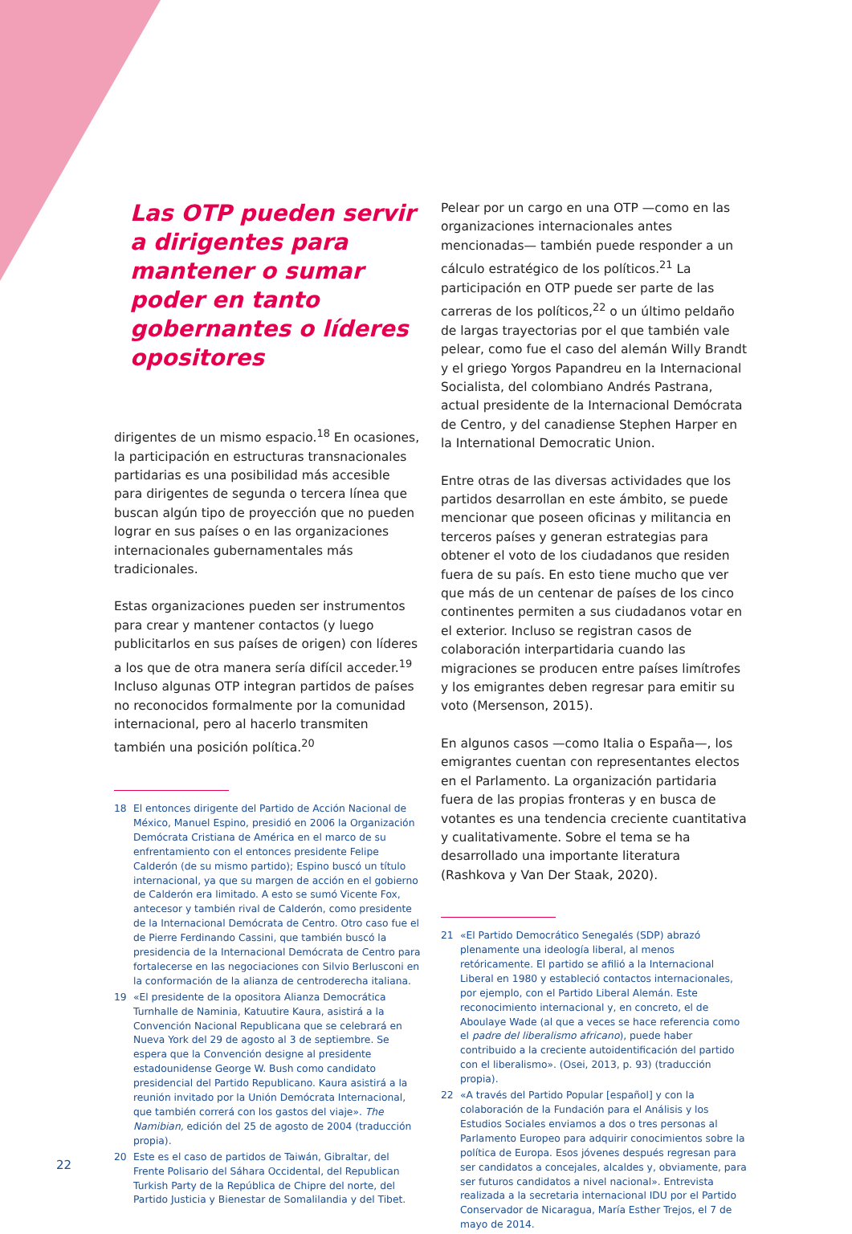Las OTP pueden servir a dirigentes para mantener o sumar poder en tanto gobernantes o líderes opositores
dirigentes de un mismo espacio.<sup>18</sup> En ocasiones, la participación en estructuras transnacionales partidarias es una posibilidad más accesible para dirigentes de segunda o tercera línea que buscan algún tipo de proyección que no pueden lograr en sus países o en las organizaciones internacionales gubernamentales más tradicionales.
Estas organizaciones pueden ser instrumentos para crear y mantener contactos (y luego publicitarlos en sus países de origen) con líderes a los que de otra manera sería difícil acceder.<sup>19</sup> Incluso algunas OTP integran partidos de países no reconocidos formalmente por la comunidad internacional, pero al hacerlo transmiten también una posición política.<sup>20</sup>
18 El entonces dirigente del Partido de Acción Nacional de México, Manuel Espino, presidió en 2006 la Organización Demócrata Cristiana de América en el marco de su enfrentamiento con el entonces presidente Felipe Calderón (de su mismo partido); Espino buscó un título internacional, ya que su margen de acción en el gobierno de Calderón era limitado. A esto se sumó Vicente Fox, antecesor y también rival de Calderón, como presidente de la Internacional Demócrata de Centro. Otro caso fue el de Pierre Ferdinando Cassini, que también buscó la presidencia de la Internacional Demócrata de Centro para fortalecerse en las negociaciones con Silvio Berlusconi en la conformación de la alianza de centroderecha italiana.
19 «El presidente de la opositora Alianza Democrática Turnhalle de Naminia, Katuutire Kaura, asistirá a la Convención Nacional Republicana que se celebrará en Nueva York del 29 de agosto al 3 de septiembre. Se espera que la Convención designe al presidente estadounidense George W. Bush como candidato presidencial del Partido Republicano. Kaura asistirá a la reunión invitado por la Unión Demócrata Internacional, que también correrá con los gastos del viaje». The Namibian, edición del 25 de agosto de 2004 (traducción propia).
20 Este es el caso de partidos de Taiwán, Gibraltar, del Frente Polisario del Sáhara Occidental, del Republican Turkish Party de la República de Chipre del norte, del Partido Justicia y Bienestar de Somalilandia y del Tibet.
Pelear por un cargo en una OTP —como en las organizaciones internacionales antes mencionadas— también puede responder a un cálculo estratégico de los políticos.<sup>21</sup> La participación en OTP puede ser parte de las carreras de los políticos,<sup>22</sup> o un último peldaño de largas trayectorias por el que también vale pelear, como fue el caso del alemán Willy Brandt y el griego Yorgos Papandreu en la Internacional Socialista, del colombiano Andrés Pastrana, actual presidente de la Internacional Demócrata de Centro, y del canadiense Stephen Harper en la International Democratic Union.
Entre otras de las diversas actividades que los partidos desarrollan en este ámbito, se puede mencionar que poseen oficinas y militancia en terceros países y generan estrategias para obtener el voto de los ciudadanos que residen fuera de su país. En esto tiene mucho que ver que más de un centenar de países de los cinco continentes permiten a sus ciudadanos votar en el exterior. Incluso se registran casos de colaboración interpartidaria cuando las migraciones se producen entre países limítrofes y los emigrantes deben regresar para emitir su voto (Mersenson, 2015).
En algunos casos —como Italia o España—, los emigrantes cuentan con representantes electos en el Parlamento. La organización partidaria fuera de las propias fronteras y en busca de votantes es una tendencia creciente cuantitativa y cualitativamente. Sobre el tema se ha desarrollado una importante literatura (Rashkova y Van Der Staak, 2020).
21 «El Partido Democrático Senegalés (SDP) abrazó plenamente una ideología liberal, al menos retóricamente. El partido se afilió a la Internacional Liberal en 1980 y estableció contactos internacionales, por ejemplo, con el Partido Liberal Alemán. Este reconocimiento internacional y, en concreto, el de Aboulaye Wade (al que a veces se hace referencia como el padre del liberalismo africano), puede haber contribuido a la creciente autoidentificación del partido con el liberalismo». (Osei, 2013, p. 93) (traducción propia).
22 «A través del Partido Popular [español] y con la colaboración de la Fundación para el Análisis y los Estudios Sociales enviamos a dos o tres personas al Parlamento Europeo para adquirir conocimientos sobre la política de Europa. Esos jóvenes después regresan para ser candidatos a concejales, alcaldes y, obviamente, para ser futuros candidatos a nivel nacional». Entrevista realizada a la secretaria internacional IDU por el Partido Conservador de Nicaragua, María Esther Trejos, el 7 de mayo de 2014.
22